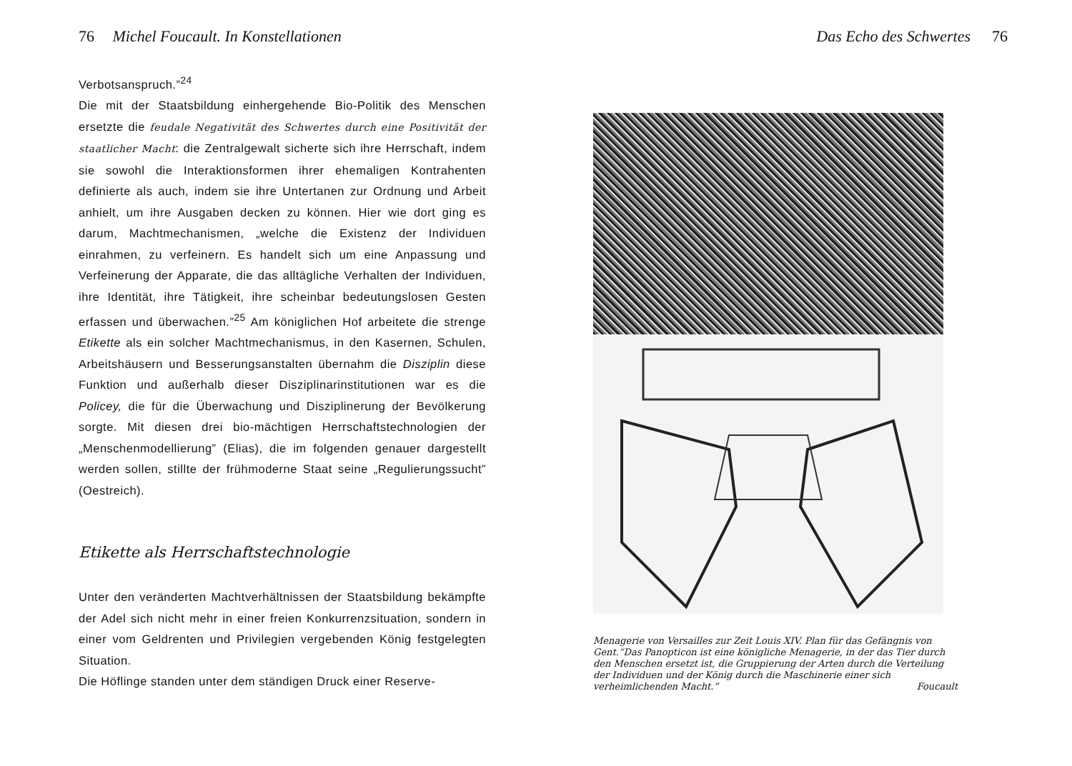76 Michel Foucault. In Konstellationen
Verbotsanspruch.”<sup>24</sup>
Die mit der Staatsbildung einhergehende Bio-Politik des Menschen ersetzte die feudale Negativität des Schwertes durch eine Positivität der staatlicher Macht: die Zentralgewalt sicherte sich ihre Herrschaft, indem sie sowohl die Interaktionsformen ihrer ehemaligen Kontrahenten definierte als auch, indem sie ihre Untertanen zur Ordnung und Arbeit anhielt, um ihre Ausgaben decken zu können. Hier wie dort ging es darum, Machtmechanismen, „welche die Existenz der Individuen einrahmen, zu verfeinern. Es handelt sich um eine Anpassung und Verfeinerung der Apparate, die das alltägliche Verhalten der Individuen, ihre Identität, ihre Tätigkeit, ihre scheinbar bedeutungslosen Gesten erfassen und überwachen.”<sup>25</sup> Am königlichen Hof arbeitete die strenge Etikette als ein solcher Machtmechanismus, in den Kasernen, Schulen, Arbeitshäusern und Besserungsanstalten übernahm die Disziplin diese Funktion und außerhalb dieser Disziplinarinstitutionen war es die Policey, die für die Überwachung und Disziplinerung der Bevölkerung sorgte. Mit diesen drei bio-mächtigen Herrschaftstechnologien der „Menschenmodellierung” (Elias), die im folgenden genauer dargestellt werden sollen, stillte der frühmoderne Staat seine „Regulierungssucht” (Oestreich).
Etikette als Herrschaftstechnologie
Unter den veränderten Machtverhältnissen der Staatsbildung bekämpfte der Adel sich nicht mehr in einer freien Konkurrenzsituation, sondern in einer vom Geldrenten und Privilegien vergebenden König festgelegten Situation.
Die Höflinge standen unter dem ständigen Druck einer Reserve-
Das Echo des Schwertes 76
Menagerie von Versailles zur Zeit Louis XIV. Plan für das Gefängnis von Gent.“Das Panopticon ist eine königliche Menagerie, in der das Tier durch den Menschen ersetzt ist, die Gruppierung der Arten durch die Verteilung der Individuen und der König durch die Maschinerie einer sich verheimlichenden Macht.” Foucault